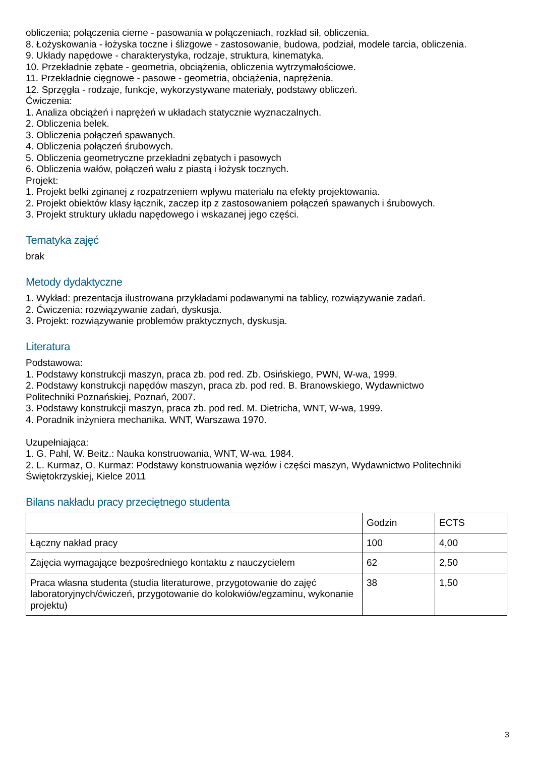obliczenia; połączenia cierne - pasowania w połączeniach, rozkład sił, obliczenia.
8. Łożyskowania - łożyska toczne i ślizgowe - zastosowanie, budowa, podział, modele tarcia, obliczenia.
9. Układy napędowe - charakterystyka, rodzaje, struktura, kinematyka.
10. Przekładnie zębate - geometria, obciążenia, obliczenia wytrzymałościowe.
11. Przekładnie cięgnowe - pasowe - geometria, obciążenia, naprężenia.
12. Sprzęgła - rodzaje, funkcje, wykorzystywane materiały, podstawy obliczeń.
Ćwiczenia:
1. Analiza obciążeń i naprężeń w układach statycznie wyznaczalnych.
2. Obliczenia belek.
3. Obliczenia połączeń spawanych.
4. Obliczenia połączeń śrubowych.
5. Obliczenia geometryczne przekładni zębatych i pasowych
6. Obliczenia wałów, połączeń wału z piastą i łożysk tocznych.
Projekt:
1. Projekt belki zginanej z rozpatrzeniem wpływu materiału na efekty projektowania.
2. Projekt obiektów klasy łącznik, zaczep itp z zastosowaniem połączeń spawanych i śrubowych.
3. Projekt struktury układu napędowego i wskazanej jego części.
Tematyka zajęć
brak
Metody dydaktyczne
1. Wykład: prezentacja ilustrowana przykładami podawanymi na tablicy, rozwiązywanie zadań.
2. Ćwiczenia: rozwiązywanie zadań, dyskusja.
3. Projekt: rozwiązywanie problemów praktycznych, dyskusja.
Literatura
Podstawowa:
1. Podstawy konstrukcji maszyn, praca zb. pod red. Zb. Osińskiego, PWN, W-wa, 1999.
2. Podstawy konstrukcji napędów maszyn, praca zb. pod red. B. Branowskiego, Wydawnictwo
Politechniki Poznańskiej, Poznań, 2007.
3. Podstawy konstrukcji maszyn, praca zb. pod red. M. Dietricha, WNT, W-wa, 1999.
4. Poradnik inżyniera mechanika. WNT, Warszawa 1970.
Uzupełniająca:
1. G. Pahl, W. Beitz.: Nauka konstruowania, WNT, W-wa, 1984.
2. L. Kurmaz, O. Kurmaz: Podstawy konstruowania węzłów i części maszyn, Wydawnictwo Politechniki Świętokrzyskiej, Kielce 2011
Bilans nakładu pracy przeciętnego studenta
| | Godzin | ECTS |
| Łączny nakład pracy | 100 | 4,00 |
| Zajęcia wymagające bezpośredniego kontaktu z nauczycielem | 62 | 2,50 |
| Praca własna studenta (studia literaturowe, przygotowanie do zajęć laboratoryjnych/ćwiczeń, przygotowanie do kolokwiów/egzaminu, wykonanie projektu) | 38 | 1,50 |
3